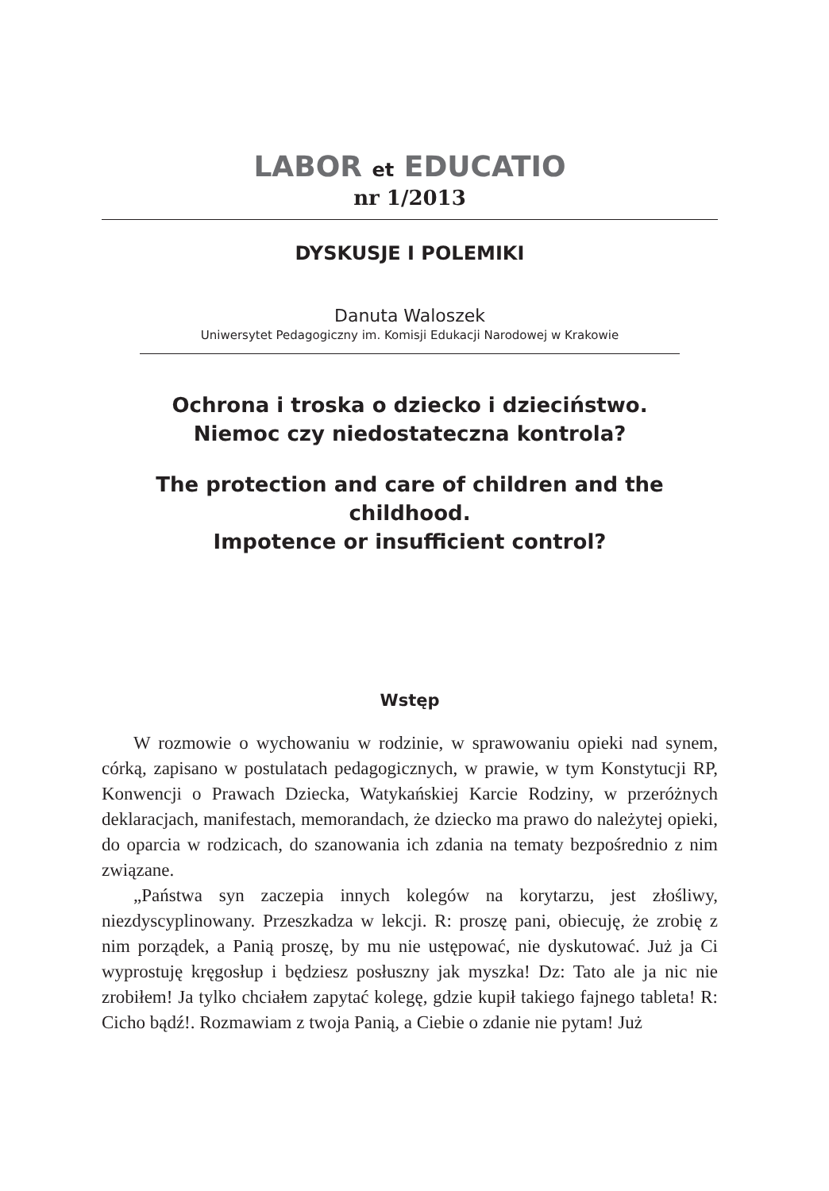LABOR et EDUCATIO
nr 1/2013
DYSKUSJE I POLEMIKI
Danuta Waloszek
Uniwersytet Pedagogiczny im. Komisji Edukacji Narodowej w Krakowie
Ochrona i troska o dziecko i dzieciństwo.
Niemoc czy niedostateczna kontrola?
The protection and care of children and the childhood.
Impotence or insufficient control?
Wstęp
W rozmowie o wychowaniu w rodzinie, w sprawowaniu opieki nad synem, córką, zapisano w postulatach pedagogicznych, w prawie, w tym Konstytucji RP, Konwencji o Prawach Dziecka, Watykańskiej Karcie Rodziny, w przeróżnych deklaracjach, manifestach, memorandach, że dziecko ma prawo do należytej opieki, do oparcia w rodzicach, do szanowania ich zdania na tematy bezpośrednio z nim związane.
„Państwa syn zaczepia innych kolegów na korytarzu, jest złośliwy, niezdyscyplinowany. Przeszkadza w lekcji. R: proszę pani, obiecuję, że zrobię z nim porządek, a Panią proszę, by mu nie ustępować, nie dyskutować. Już ja Ci wyprostuję kręgosłup i będziesz posłuszny jak myszka! Dz: Tato ale ja nic nie zrobiłem! Ja tylko chciałem zapytać kolegę, gdzie kupił takiego fajnego tableta! R: Cicho bądź!. Rozmawiam z twoja Panią, a Ciebie o zdanie nie pytam! Już